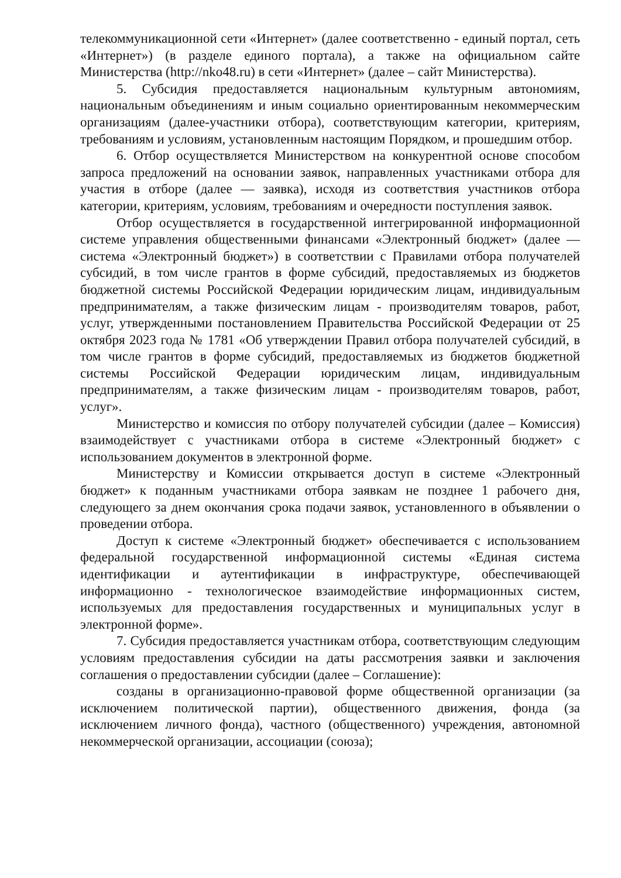телекоммуникационной сети «Интернет» (далее соответственно - единый портал, сеть «Интернет») (в разделе единого портала), а также на официальном сайте Министерства (http://nko48.ru) в сети «Интернет» (далее – сайт Министерства).
5. Субсидия предоставляется национальным культурным автономиям, национальным объединениям и иным социально ориентированным некоммерческим организациям (далее-участники отбора), соответствующим категории, критериям, требованиям и условиям, установленным настоящим Порядком, и прошедшим отбор.
6. Отбор осуществляется Министерством на конкурентной основе способом запроса предложений на основании заявок, направленных участниками отбора для участия в отборе (далее — заявка), исходя из соответствия участников отбора категории, критериям, условиям, требованиям и очередности поступления заявок.
Отбор осуществляется в государственной интегрированной информационной системе управления общественными финансами «Электронный бюджет» (далее — система «Электронный бюджет») в соответствии с Правилами отбора получателей субсидий, в том числе грантов в форме субсидий, предоставляемых из бюджетов бюджетной системы Российской Федерации юридическим лицам, индивидуальным предпринимателям, а также физическим лицам - производителям товаров, работ, услуг, утвержденными постановлением Правительства Российской Федерации от 25 октября 2023 года № 1781 «Об утверждении Правил отбора получателей субсидий, в том числе грантов в форме субсидий, предоставляемых из бюджетов бюджетной системы Российской Федерации юридическим лицам, индивидуальным предпринимателям, а также физическим лицам - производителям товаров, работ, услуг».
Министерство и комиссия по отбору получателей субсидии (далее – Комиссия) взаимодействует с участниками отбора в системе «Электронный бюджет» с использованием документов в электронной форме.
Министерству и Комиссии открывается доступ в системе «Электронный бюджет» к поданным участниками отбора заявкам не позднее 1 рабочего дня, следующего за днем окончания срока подачи заявок, установленного в объявлении о проведении отбора.
Доступ к системе «Электронный бюджет» обеспечивается с использованием федеральной государственной информационной системы «Единая система идентификации и аутентификации в инфраструктуре, обеспечивающей информационно - технологическое взаимодействие информационных систем, используемых для предоставления государственных и муниципальных услуг в электронной форме».
7. Субсидия предоставляется участникам отбора, соответствующим следующим условиям предоставления субсидии на даты рассмотрения заявки и заключения соглашения о предоставлении субсидии (далее – Соглашение):
созданы в организационно-правовой форме общественной организации (за исключением политической партии), общественного движения, фонда (за исключением личного фонда), частного (общественного) учреждения, автономной некоммерческой организации, ассоциации (союза);